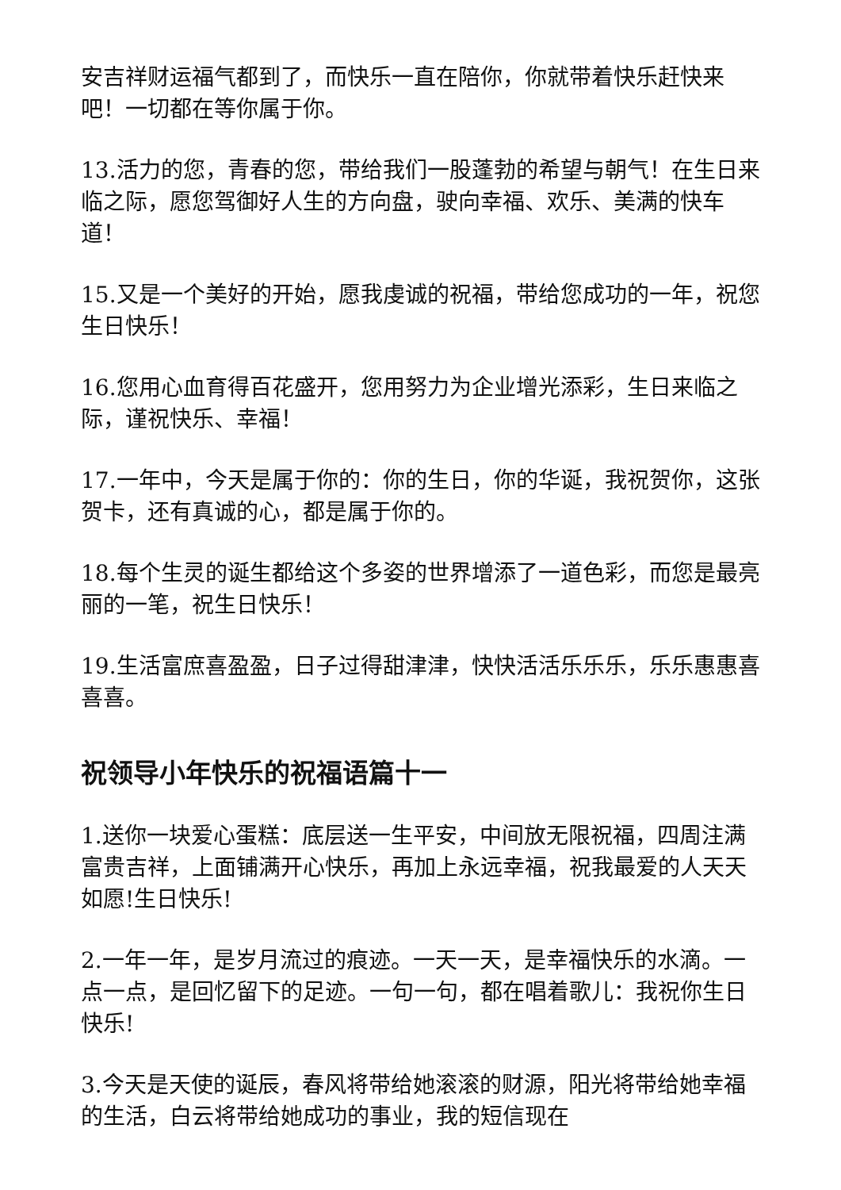安吉祥财运福气都到了，而快乐一直在陪你，你就带着快乐赶快来吧！一切都在等你属于你。
13.活力的您，青春的您，带给我们一股蓬勃的希望与朝气！在生日来临之际，愿您驾御好人生的方向盘，驶向幸福、欢乐、美满的快车道！
15.又是一个美好的开始，愿我虔诚的祝福，带给您成功的一年，祝您生日快乐！
16.您用心血育得百花盛开，您用努力为企业增光添彩，生日来临之际，谨祝快乐、幸福！
17.一年中，今天是属于你的：你的生日，你的华诞，我祝贺你，这张贺卡，还有真诚的心，都是属于你的。
18.每个生灵的诞生都给这个多姿的世界增添了一道色彩，而您是最亮丽的一笔，祝生日快乐！
19.生活富庶喜盈盈，日子过得甜津津，快快活活乐乐乐，乐乐惠惠喜喜喜。
祝领导小年快乐的祝福语篇十一
1.送你一块爱心蛋糕：底层送一生平安，中间放无限祝福，四周注满富贵吉祥，上面铺满开心快乐，再加上永远幸福，祝我最爱的人天天如愿!生日快乐!
2.一年一年，是岁月流过的痕迹。一天一天，是幸福快乐的水滴。一点一点，是回忆留下的足迹。一句一句，都在唱着歌儿：我祝你生日快乐!
3.今天是天使的诞辰，春风将带给她滚滚的财源，阳光将带给她幸福的生活，白云将带给她成功的事业，我的短信现在